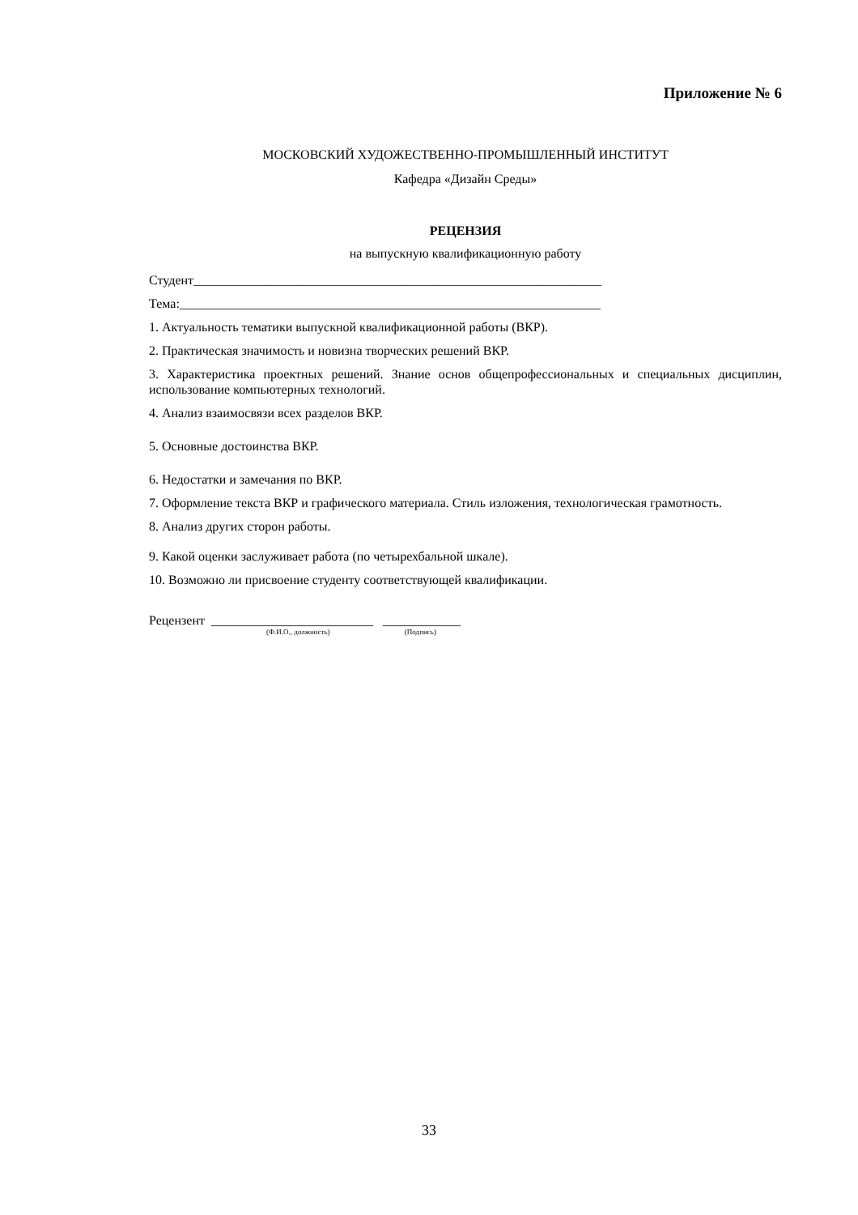Приложение № 6
МОСКОВСКИЙ ХУДОЖЕСТВЕННО-ПРОМЫШЛЕННЫЙ ИНСТИТУТ
Кафедра «Дизайн Среды»
РЕЦЕНЗИЯ
на выпускную квалификационную работу
Студент_______________________________________________________________
Тема:_________________________________________________________________
1. Актуальность тематики выпускной квалификационной работы (ВКР).
2. Практическая значимость и новизна творческих решений ВКР.
3. Характеристика проектных решений. Знание основ общепрофессиональных и специальных дисциплин, использование компьютерных технологий.
4. Анализ взаимосвязи всех разделов ВКР.
5. Основные достоинства ВКР.
6. Недостатки и замечания по ВКР.
7. Оформление текста ВКР и графического материала. Стиль изложения, технологическая грамотность.
8. Анализ других сторон работы.
9. Какой оценки заслуживает работа (по четырехбальной шкале).
10. Возможно ли присвоение студенту соответствующей квалификации.
Рецензент _________________________ ____________
(Ф.И.О., должность) (Подпись)
33